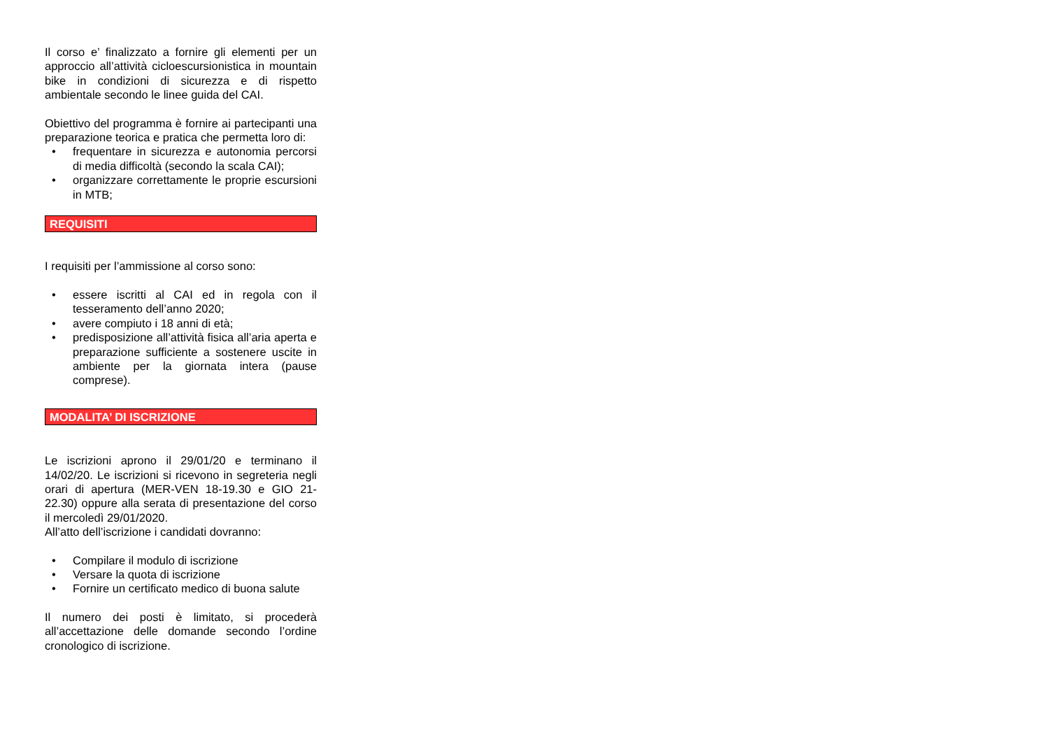Il corso e’ finalizzato a fornire gli elementi per un approccio all’attività cicloescursionistica in mountain bike in condizioni di sicurezza e di rispetto ambientale secondo le linee guida del CAI.
Obiettivo del programma è fornire ai partecipanti una preparazione teorica e pratica che permetta loro di:
• frequentare in sicurezza e autonomia percorsi di media difficoltà (secondo la scala CAI);
• organizzare correttamente le proprie escursioni in MTB;
REQUISITI
I requisiti per l’ammissione al corso sono:
• essere iscritti al CAI ed in regola con il tesseramento dell’anno 2020;
• avere compiuto i 18 anni di età;
• predisposizione all’attività fisica all’aria aperta e preparazione sufficiente a sostenere uscite in ambiente per la giornata intera (pause comprese).
MODALITA’ DI ISCRIZIONE
Le iscrizioni aprono il 29/01/20 e terminano il 14/02/20. Le iscrizioni si ricevono in segreteria negli orari di apertura (MER-VEN 18-19.30 e GIO 21-22.30) oppure alla serata di presentazione del corso il mercoledì 29/01/2020.
All’atto dell’iscrizione i candidati dovranno:
• Compilare il modulo di iscrizione
• Versare la quota di iscrizione
• Fornire un certificato medico di buona salute
Il numero dei posti è limitato, si procederà all’accettazione delle domande secondo l’ordine cronologico di iscrizione.